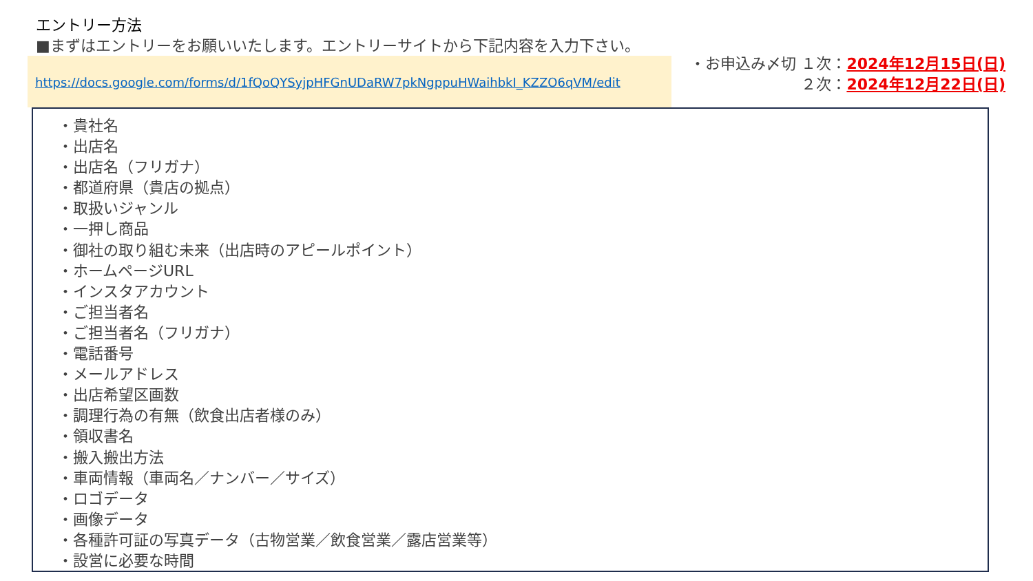エントリー方法
■まずはエントリーをお願いいたします。エントリーサイトから下記内容を入力下さい。
https://docs.google.com/forms/d/1fQoQYSyjpHFGnUDaRW7pkNgppuHWaihbkI_KZZO6qVM/edit
・お申込み〆切 １次：2024年12月15日(日)
２次：2024年12月22日(日)
・貴社名
・出店名
・出店名（フリガナ）
・都道府県（貴店の拠点）
・取扱いジャンル
・一押し商品
・御社の取り組む未来（出店時のアピールポイント）
・ホームページURL
・インスタアカウント
・ご担当者名
・ご担当者名（フリガナ）
・電話番号
・メールアドレス
・出店希望区画数
・調理行為の有無（飲食出店者様のみ）
・領収書名
・搬入搬出方法
・車両情報（車両名／ナンバー／サイズ）
・ロゴデータ
・画像データ
・各種許可証の写真データ（古物営業／飲食営業／露店営業等）
・設営に必要な時間